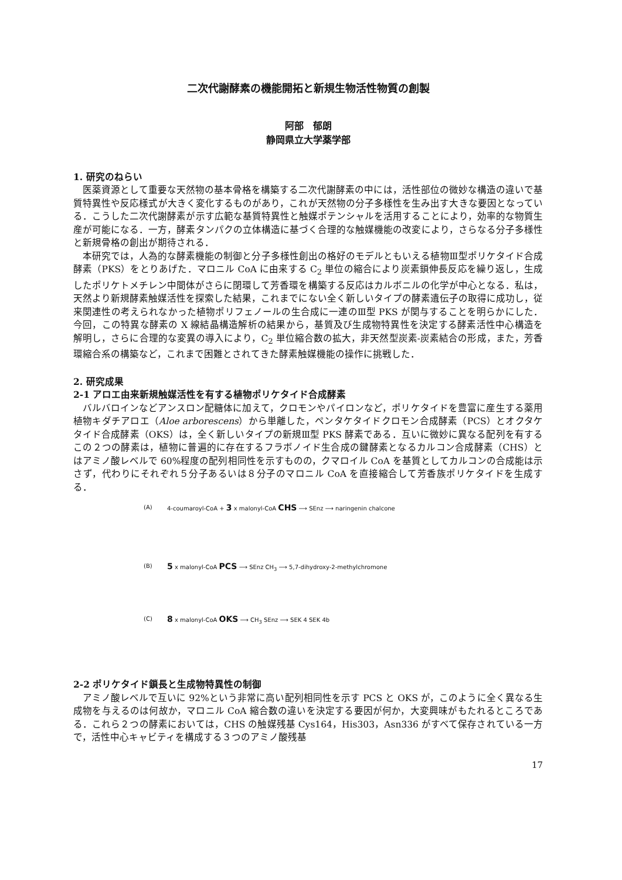二次代謝酵素の機能開拓と新規生物活性物質の創製
阿部　郁朗
静岡県立大学薬学部
1. 研究のねらい
医薬資源として重要な天然物の基本骨格を構築する二次代謝酵素の中には，活性部位の微妙な構造の違いで基質特異性や反応様式が大きく変化するものがあり，これが天然物の分子多様性を生み出す大きな要因となっている．こうした二次代謝酵素が示す広範な基質特異性と触媒ポテンシャルを活用することにより，効率的な物質生産が可能になる．一方，酵素タンパクの立体構造に基づく合理的な触媒機能の改変により，さらなる分子多様性と新規骨格の創出が期待される．
本研究では，人為的な酵素機能の制御と分子多様性創出の格好のモデルともいえる植物Ⅲ型ポリケタイド合成酵素（PKS）をとりあげた．マロニル CoA に由来する C<sub>2</sub> 単位の縮合により炭素鎖伸長反応を繰り返し，生成したポリケトメチレン中間体がさらに閉環して芳香環を構築する反応はカルボニルの化学が中心となる．私は，天然より新規酵素触媒活性を探索した結果，これまでにない全く新しいタイプの酵素遺伝子の取得に成功し，従来関連性の考えられなかった植物ポリフェノールの生合成に一連のⅢ型 PKS が関与することを明らかにした．今回，この特異な酵素の X 線結晶構造解析の結果から，基質及び生成物特異性を決定する酵素活性中心構造を解明し，さらに合理的な変異の導入により，C<sub>2</sub> 単位縮合数の拡大，非天然型炭素-炭素結合の形成，また，芳香環縮合系の構築など，これまで困難とされてきた酵素触媒機能の操作に挑戦した．
2. 研究成果
2-1 アロエ由来新規触媒活性を有する植物ポリケタイド合成酵素
バルバロインなどアンスロン配糖体に加えて，クロモンやパイロンなど，ポリケタイドを豊富に産生する薬用植物キダチアロエ（Aloe arborescens）から単離した，ペンタケタイドクロモン合成酵素（PCS）とオクタケタイド合成酵素（OKS）は，全く新しいタイプの新規Ⅲ型 PKS 酵素である．互いに微妙に異なる配列を有するこの２つの酵素は，植物に普遍的に存在するフラボノイド生合成の鍵酵素となるカルコン合成酵素（CHS）とはアミノ酸レベルで 60%程度の配列相同性を示すものの，クマロイル CoA を基質としてカルコンの合成能は示さず，代わりにそれぞれ５分子あるいは８分子のマロニル CoA を直接縮合して芳香族ポリケタイドを生成する．
(A)
4-coumaroyl-CoA + 3 x malonyl-CoA CHS ⟶ SEnz ⟶ naringenin chalcone
(B)
5 x malonyl-CoA PCS ⟶ SEnz CH<sub>3</sub> ⟶ 5,7-dihydroxy-2-methylchromone
(C)
8 x malonyl-CoA OKS ⟶ CH<sub>3</sub> SEnz ⟶ SEK 4 SEK 4b
2-2 ポリケタイド鎖長と生成物特異性の制御
アミノ酸レベルで互いに 92%という非常に高い配列相同性を示す PCS と OKS が，このように全く異なる生成物を与えるのは何故か，マロニル CoA 縮合数の違いを決定する要因が何か，大変興味がもたれるところである．これら２つの酵素においては，CHS の触媒残基 Cys164，His303，Asn336 がすべて保存されている一方で，活性中心キャビティを構成する３つのアミノ酸残基
17